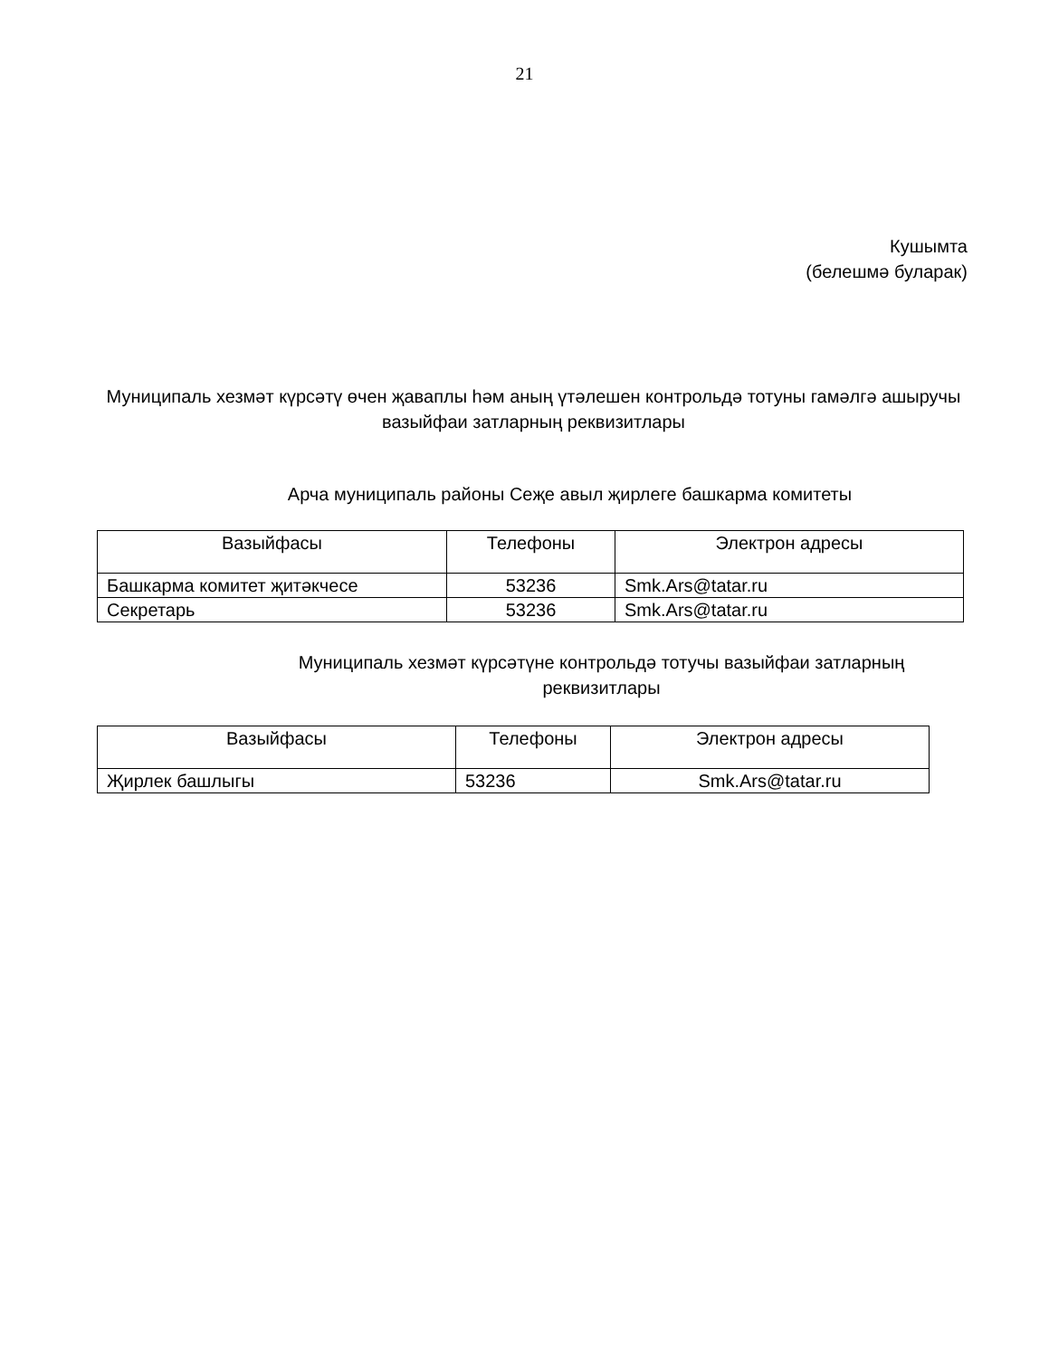21
Кушымта
(белешмә буларак)
Муниципаль хезмәт күрсәтү өчен җаваплы һәм аның үтәлешен контрольдә тотуны гамәлгә ашыручы вазыйфаи затларның реквизитлары
Арча муниципаль районы Сеҗе авыл җирлеге башкарма комитеты
| Вазыйфасы | Телефоны | Электрон адресы |
| --- | --- | --- |
| Башкарма комитет җитәкчесе | 53236 | Smk.Ars@tatar.ru |
| Секретарь | 53236 | Smk.Ars@tatar.ru |
Муниципаль хезмәт күрсәтүне контрольдә тотучы вазыйфаи затларның
реквизитлары
| Вазыйфасы | Телефоны | Электрон адресы |
| --- | --- | --- |
| Җирлек башлыгы | 53236 | Smk.Ars@tatar.ru |